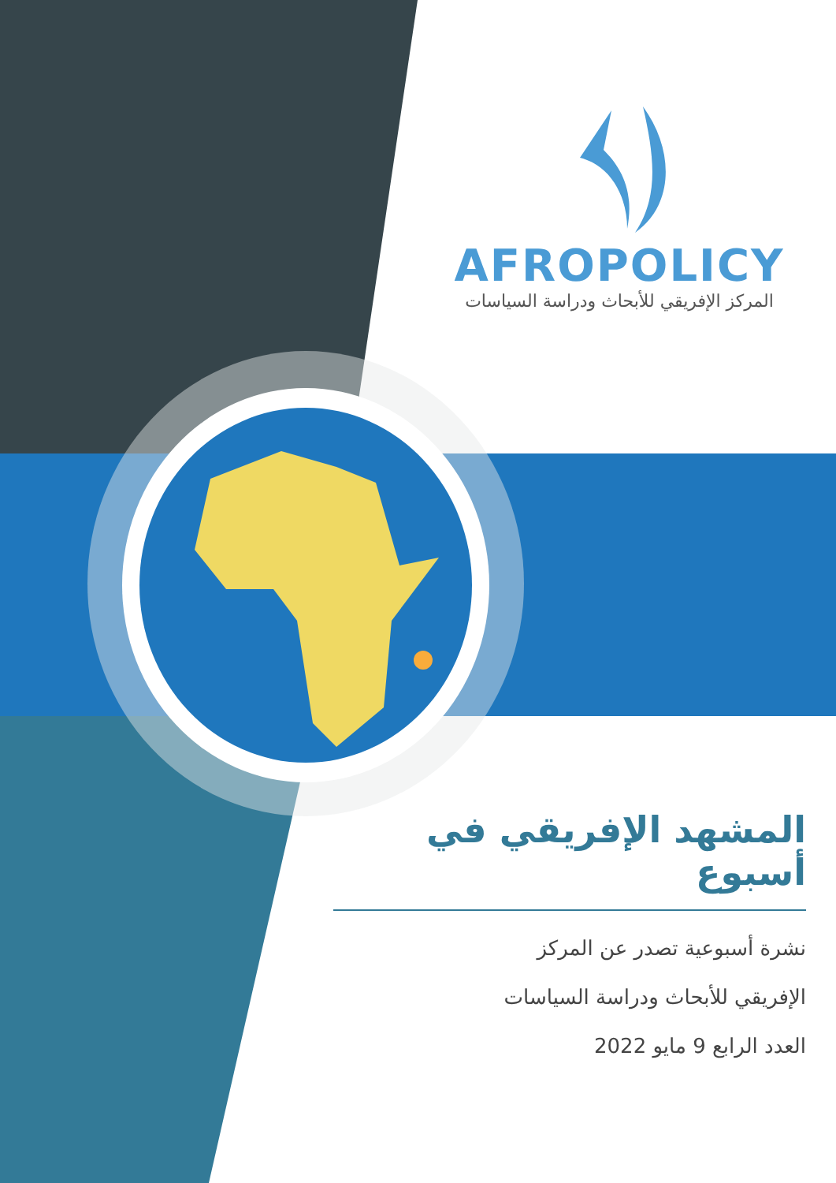AFROPOLICY
المركز الإفريقي للأبحاث ودراسة السياسات
المشهد الإفريقي في أسبوع
نشرة أسبوعية تصدر عن المركز
الإفريقي للأبحاث ودراسة السياسات
العدد الرابع 9 مايو 2022